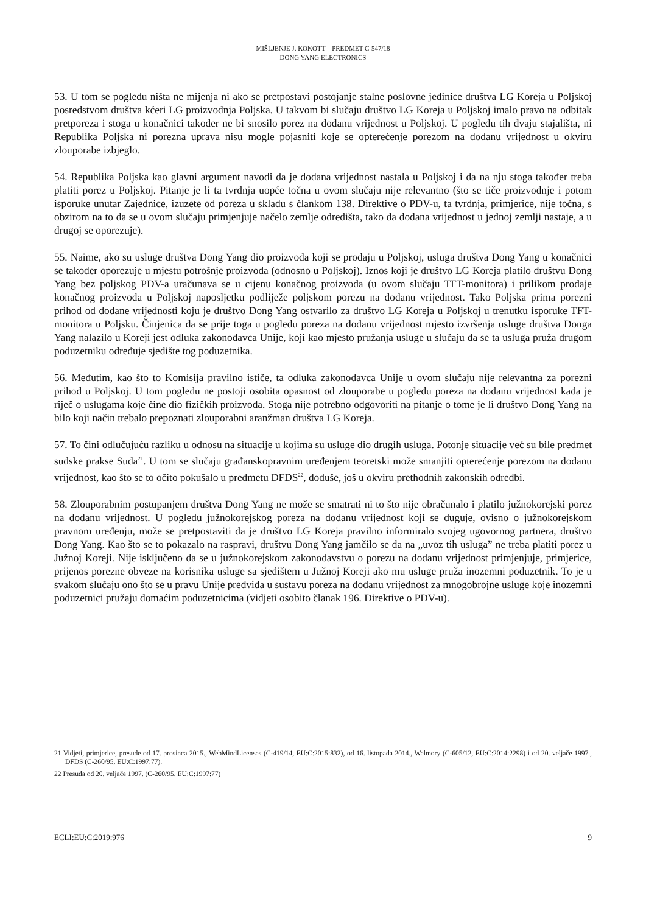MIŠLJENJE J. KOKOTT – PREDMET C-547/18
DONG YANG ELECTRONICS
53. U tom se pogledu ništa ne mijenja ni ako se pretpostavi postojanje stalne poslovne jedinice društva LG Koreja u Poljskoj posredstvom društva kćeri LG proizvodnja Poljska. U takvom bi slučaju društvo LG Koreja u Poljskoj imalo pravo na odbitak pretporeza i stoga u konačnici također ne bi snosilo porez na dodanu vrijednost u Poljskoj. U pogledu tih dvaju stajališta, ni Republika Poljska ni porezna uprava nisu mogle pojasniti koje se opterećenje porezom na dodanu vrijednost u okviru zlouporabe izbjeglo.
54. Republika Poljska kao glavni argument navodi da je dodana vrijednost nastala u Poljskoj i da na nju stoga također treba platiti porez u Poljskoj. Pitanje je li ta tvrdnja uopće točna u ovom slučaju nije relevantno (što se tiče proizvodnje i potom isporuke unutar Zajednice, izuzete od poreza u skladu s člankom 138. Direktive o PDV-u, ta tvrdnja, primjerice, nije točna, s obzirom na to da se u ovom slučaju primjenjuje načelo zemlje odredišta, tako da dodana vrijednost u jednoj zemlji nastaje, a u drugoj se oporezuje).
55. Naime, ako su usluge društva Dong Yang dio proizvoda koji se prodaju u Poljskoj, usluga društva Dong Yang u konačnici se također oporezuje u mjestu potrošnje proizvoda (odnosno u Poljskoj). Iznos koji je društvo LG Koreja platilo društvu Dong Yang bez poljskog PDV-a uračunava se u cijenu konačnog proizvoda (u ovom slučaju TFT-monitora) i prilikom prodaje konačnog proizvoda u Poljskoj naposljetku podliježe poljskom porezu na dodanu vrijednost. Tako Poljska prima porezni prihod od dodane vrijednosti koju je društvo Dong Yang ostvarilo za društvo LG Koreja u Poljskoj u trenutku isporuke TFT-monitora u Poljsku. Činjenica da se prije toga u pogledu poreza na dodanu vrijednost mjesto izvršenja usluge društva Donga Yang nalazilo u Koreji jest odluka zakonodavca Unije, koji kao mjesto pružanja usluge u slučaju da se ta usluga pruža drugom poduzetniku određuje sjedište tog poduzetnika.
56. Međutim, kao što to Komisija pravilno ističe, ta odluka zakonodavca Unije u ovom slučaju nije relevantna za porezni prihod u Poljskoj. U tom pogledu ne postoji osobita opasnost od zlouporabe u pogledu poreza na dodanu vrijednost kada je riječ o uslugama koje čine dio fizičkih proizvoda. Stoga nije potrebno odgovoriti na pitanje o tome je li društvo Dong Yang na bilo koji način trebalo prepoznati zlouporabni aranžman društva LG Koreja.
57. To čini odlučujuću razliku u odnosu na situacije u kojima su usluge dio drugih usluga. Potonje situacije već su bile predmet sudske prakse Suda<sup>21</sup>. U tom se slučaju građanskopravnim uređenjem teoretski može smanjiti opterećenje porezom na dodanu vrijednost, kao što se to očito pokušalo u predmetu DFDS<sup>22</sup>, doduše, još u okviru prethodnih zakonskih odredbi.
58. Zlouporabnim postupanjem društva Dong Yang ne može se smatrati ni to što nije obračunalo i platilo južnokorejski porez na dodanu vrijednost. U pogledu južnokorejskog poreza na dodanu vrijednost koji se duguje, ovisno o južnokorejskom pravnom uređenju, može se pretpostaviti da je društvo LG Koreja pravilno informiralo svojeg ugovornog partnera, društvo Dong Yang. Kao što se to pokazalo na raspravi, društvu Dong Yang jamčilo se da na „uvoz tih usluga” ne treba platiti porez u Južnoj Koreji. Nije isključeno da se u južnokorejskom zakonodavstvu o porezu na dodanu vrijednost primjenjuje, primjerice, prijenos porezne obveze na korisnika usluge sa sjedištem u Južnoj Koreji ako mu usluge pruža inozemni poduzetnik. To je u svakom slučaju ono što se u pravu Unije predviđa u sustavu poreza na dodanu vrijednost za mnogobrojne usluge koje inozemni poduzetnici pružaju domaćim poduzetnicima (vidjeti osobito članak 196. Direktive o PDV-u).
21 Vidjeti, primjerice, presude od 17. prosinca 2015., WebMindLicenses (C-419/14, EU:C:2015:832), od 16. listopada 2014., Welmory (C-605/12, EU:C:2014:2298) i od 20. veljače 1997., DFDS (C-260/95, EU:C:1997:77).
22 Presuda od 20. veljače 1997. (C-260/95, EU:C:1997:77)
ECLI:EU:C:2019:976 9